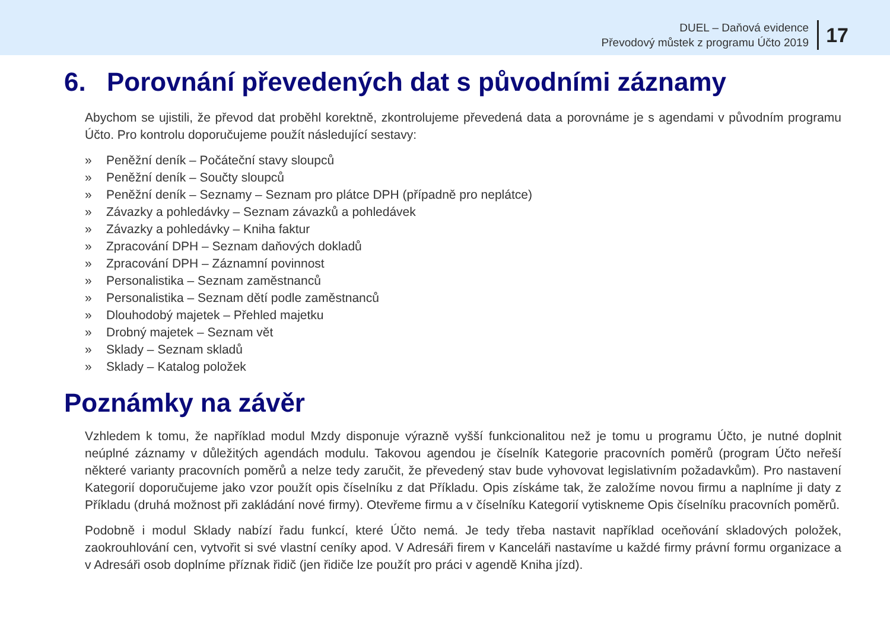DUEL – Daňová evidence
Převodový můstek z programu Účto 2019
17
6. Porovnání převedených dat s původními záznamy
Abychom se ujistili, že převod dat proběhl korektně, zkontrolujeme převedená data a porovnáme je s agendami v původním programu Účto. Pro kontrolu doporučujeme použít následující sestavy:
» Peněžní deník – Počáteční stavy sloupců
» Peněžní deník – Součty sloupců
» Peněžní deník – Seznamy – Seznam pro plátce DPH (případně pro neplátce)
» Závazky a pohledávky – Seznam závazků a pohledávek
» Závazky a pohledávky – Kniha faktur
» Zpracování DPH – Seznam daňových dokladů
» Zpracování DPH – Záznamní povinnost
» Personalistika – Seznam zaměstnanců
» Personalistika – Seznam dětí podle zaměstnanců
» Dlouhodobý majetek – Přehled majetku
» Drobný majetek – Seznam vět
» Sklady – Seznam skladů
» Sklady – Katalog položek
Poznámky na závěr
Vzhledem k tomu, že například modul Mzdy disponuje výrazně vyšší funkcionalitou než je tomu u programu Účto, je nutné doplnit neúplné záznamy v důležitých agendách modulu. Takovou agendou je číselník Kategorie pracovních poměrů (program Účto neřeší některé varianty pracovních poměrů a nelze tedy zaručit, že převedený stav bude vyhovovat legislativním požadavkům). Pro nastavení Kategorií doporučujeme jako vzor použít opis číselníku z dat Příkladu. Opis získáme tak, že založíme novou firmu a naplníme ji daty z Příkladu (druhá možnost při zakládání nové firmy). Otevřeme firmu a v číselníku Kategorií vytiskneme Opis číselníku pracovních poměrů.
Podobně i modul Sklady nabízí řadu funkcí, které Účto nemá. Je tedy třeba nastavit například oceňování skladových položek, zaokrouhlování cen, vytvořit si své vlastní ceníky apod. V Adresáři firem v Kanceláři nastavíme u každé firmy právní formu organizace a v Adresáři osob doplníme příznak řidič (jen řidiče lze použít pro práci v agendě Kniha jízd).